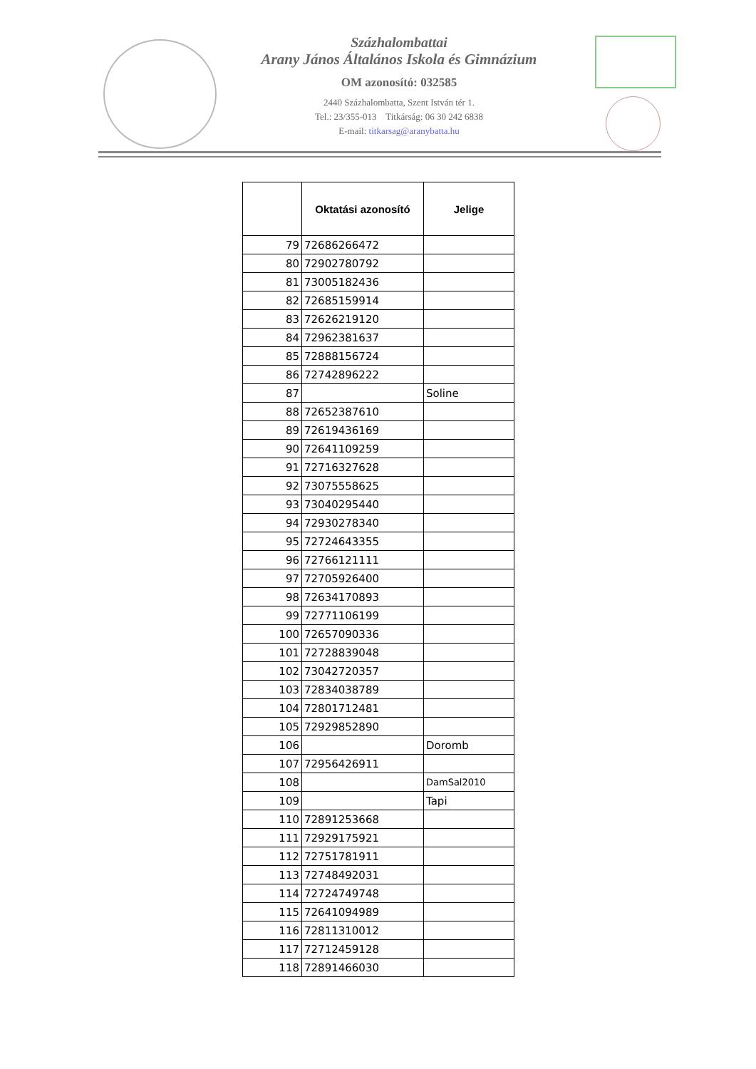Százhalombattai
Arany János Általános Iskola és Gimnázium
OM azonosító: 032585
2440 Százhalombatta, Szent István tér 1.
Tel.: 23/355-013 Titkárság: 06 30 242 6838
E-mail: titkarsag@aranybatta.hu
| | Oktatási azonosító | Jelige |
| --- | --- | --- |
| 79 | 72686266472 | |
| 80 | 72902780792 | |
| 81 | 73005182436 | |
| 82 | 72685159914 | |
| 83 | 72626219120 | |
| 84 | 72962381637 | |
| 85 | 72888156724 | |
| 86 | 72742896222 | |
| 87 | | Soline |
| 88 | 72652387610 | |
| 89 | 72619436169 | |
| 90 | 72641109259 | |
| 91 | 72716327628 | |
| 92 | 73075558625 | |
| 93 | 73040295440 | |
| 94 | 72930278340 | |
| 95 | 72724643355 | |
| 96 | 72766121111 | |
| 97 | 72705926400 | |
| 98 | 72634170893 | |
| 99 | 72771106199 | |
| 100 | 72657090336 | |
| 101 | 72728839048 | |
| 102 | 73042720357 | |
| 103 | 72834038789 | |
| 104 | 72801712481 | |
| 105 | 72929852890 | |
| 106 | | Doromb |
| 107 | 72956426911 | |
| 108 | | DamSal2010 |
| 109 | | Tapi |
| 110 | 72891253668 | |
| 111 | 72929175921 | |
| 112 | 72751781911 | |
| 113 | 72748492031 | |
| 114 | 72724749748 | |
| 115 | 72641094989 | |
| 116 | 72811310012 | |
| 117 | 72712459128 | |
| 118 | 72891466030 | |